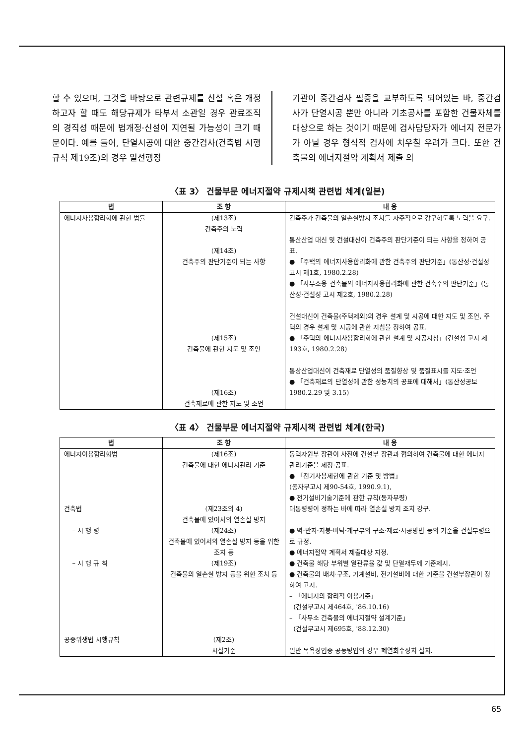할 수 있으며, 그것을 바탕으로 관련규제를 신설 혹은 개정하고자 할 때도 해당규제가 타부서 소관일 경우 관료조직의 경직성 때문에 법개정·신설이 지연될 가능성이 크기 때문이다. 예를 들어, 단열시공에 대한 중간검사(건축법 시행규칙 제19조)의 경우 일선행정
기관이 중간검사 필증을 교부하도록 되어있는 바, 중간검사가 단열시공 뿐만 아니라 기초공사를 포함한 건물자체를 대상으로 하는 것이기 때문에 검사담당자가 에너지 전문가가 아닐 경우 형식적 검사에 치우칠 우려가 크다. 또한 건축물의 에너지절약 계획서 제출 의
〈표 3〉 건물부문 에너지절약 규제시책 관련법 체계(일본)
| 법 | 조 항 | 내 용 |
| --- | --- | --- |
| 에너지사용합리화에 관한 법률 | (제13조) 건축주의 노력 (제14조) 건축주의 판단기준이 되는 사항 (제15조) 건축물에 관한 지도 및 조언 (제16조) 건축재료에 관한 지도 및 조언 | 건축주가 건축물의 열손실방지 조치를 자주적으로 강구하도록 노력을 요구. 통산산업 대신 및 건설대신이 건축주의 판단기준이 되는 사항을 정하여 공표. ● 「주택의 에너지사용합리화에 관한 건축주의 판단기준」(통산성·건설성 고시 제1호, 1980.2.28) ● 「사무소용 건축물의 에너지사용합리화에 관한 건축주의 판단기준」(통산성·건설성 고시 제2호, 1980.2.28) 건설대신이 건축물(주택제외)의 경우 설계 및 시공에 대한 지도 및 조언, 주택의 경우 설계 및 시공에 관한 지침을 정하여 공표. ● 「주택의 에너지사용합리화에 관한 설계 및 시공지침」(건설성 고시 제193호, 1980.2.28) 통상산업대신이 건축재료 단열성의 품질향상 및 품질표시를 지도·조언 ● 「건축재료의 단열성에 관한 성능치의 공표에 대해서」(통산성공보 1980.2.29 및 3.15) |
〈표 4〉 건물부문 에너지절약 규제시책 관련법 체계(한국)
| 법 | 조 항 | 내 용 |
| --- | --- | --- |
| 에너지이용합리화법 | (제16조) 건축물에 대한 에너지관리 기준 | 동력자원부 장관이 사전에 건설부 장관과 협의하여 건축물에 대한 에너지 관리기준을 제정·공표. ● 「전기사용제한에 관한 기준 및 방법」 (동자부고시 제90-54호, 1990.9.1), ● 전기설비기술기준에 관한 규칙(동자부령) |
| 건축법 | (제23조의 4) 건축물에 있어서의 열손실 방지 | 대통령령이 정하는 바에 따라 열손실 방지 조치 강구. |
| – 시 행 령 | (제24조) 건축물에 있어서의 열손실 방지 등을 위한 조치 등 | ● 벽·반자·지붕·바닥·개구부의 구조·재료·시공방법 등의 기준을 건설부령으로 규정. ● 에너지절약 계획서 제출대상 지정. |
| – 시 행 규 칙 | (제19조) 건축물의 열손실 방지 등을 위한 조치 등 | ● 건축물 해당 부위별 열관류율 값 및 단열재두께 기준제시. ● 건축물의 배치·구조, 기계설비, 전기설비에 대한 기준을 건설부장관이 정하여 고시. – 「에너지의 합리적 이용기준」 (건설부고시 제464호, '86.10.16) – 「사무소 건축물의 에너지절약 설계기준」 (건설부고시 제695호, '88.12.30) |
| 공중위생법 시행규칙 | (제2조) 시설기준 | 일반 목욕장업중 공동탕업의 경우 폐열회수장치 설치. |
65